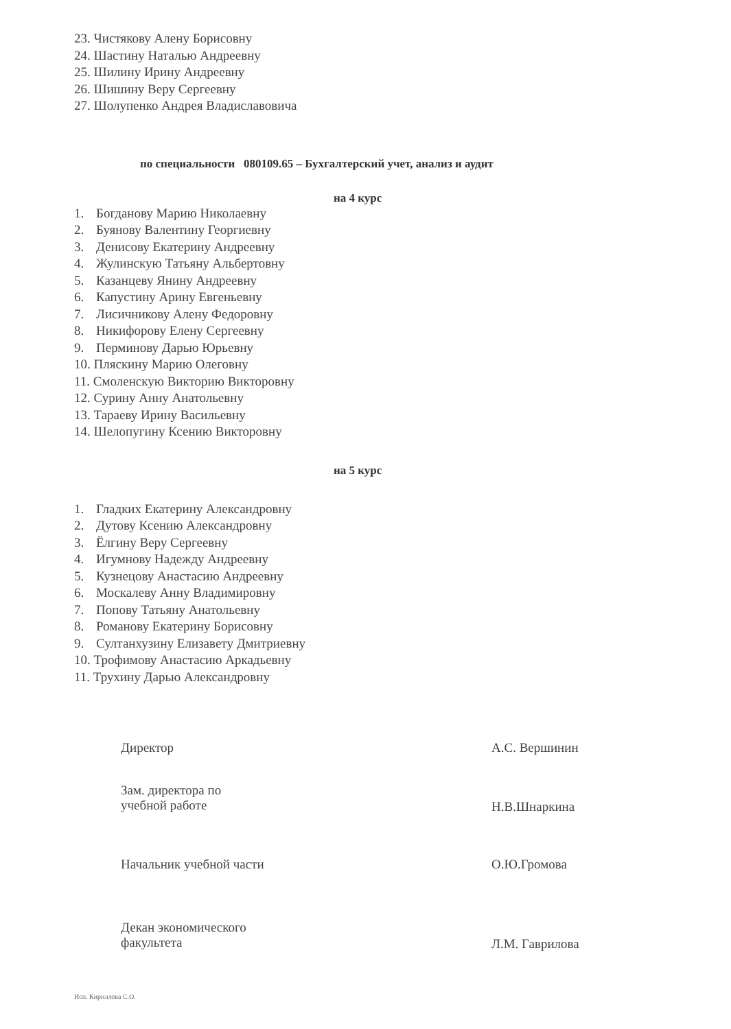23. Чистякову Алену Борисовну
24. Шастину Наталью Андреевну
25. Шилину Ирину Андреевну
26. Шишину Веру Сергеевну
27. Шолупенко Андрея Владиславовича
по специальности 080109.65 – Бухгалтерский учет, анализ и аудит
на 4 курс
1. Богданову Марию Николаевну
2. Буянову Валентину Георгиевну
3. Денисову Екатерину Андреевну
4. Жулинскую Татьяну Альбертовну
5. Казанцеву Янину Андреевну
6. Капустину Арину Евгеньевну
7. Лисичникову Алену Федоровну
8. Никифорову Елену Сергеевну
9. Перминову Дарью Юрьевну
10. Пляскину Марию Олеговну
11. Смоленскую Викторию Викторовну
12. Сурину Анну Анатольевну
13. Тараеву Ирину Васильевну
14. Шелопугину Ксению Викторовну
на 5 курс
1. Гладких Екатерину Александровну
2. Дутову Ксению Александровну
3. Ёлгину Веру Сергеевну
4. Игумнову Надежду Андреевну
5. Кузнецову Анастасию Андреевну
6. Москалеву Анну Владимировну
7. Попову Татьяну Анатольевну
8. Романову Екатерину Борисовну
9. Султанхузину Елизавету Дмитриевну
10. Трофимову Анастасию Аркадьевну
11. Трухину Дарью Александровну
Директор А.С. Вершинин
Зам. директора по
учебной работе
Н.В.Шнаркина
Начальник учебной части О.Ю.Громова
Декан экономического
факультета
Л.М. Гаврилова
Исп. Кириллова С.О.